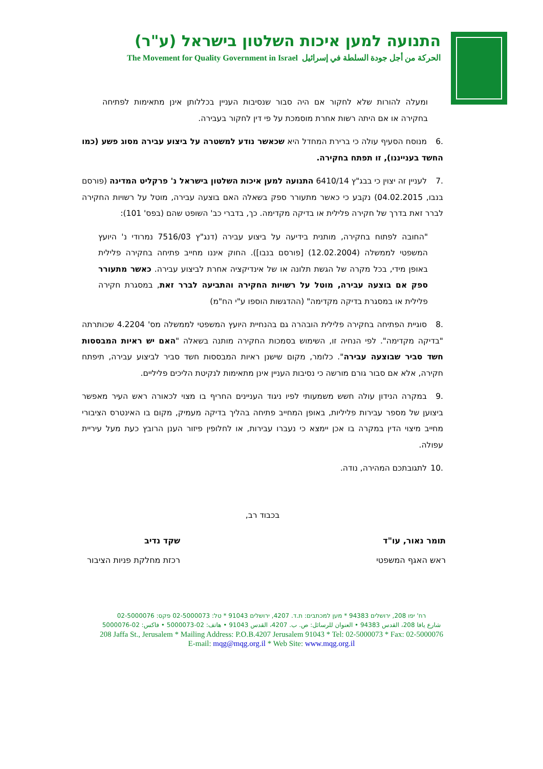התנועה למען איכות השלטון בישראל (ע"ר)
The Movement for Quality Government in Israel الحركة من أجل جودة السلطة في إسرائيل
ומעלה להורות שלא לחקור אם היה סבור שנסיבות העניין בכללותן אינן מתאימות לפתיחה בחקירה או אם היתה רשות אחרת מוסמכת על פי דין לחקור בעבירה.
.6 מנוסח הסעיף עולה כי ברירת המחדל היא שכאשר נודע למשטרה על ביצוע עבירה מסוג פשע (כמו החשד בענייננו), זו תפתח בחקירה.
.7 לעניין זה יצוין כי בבג"ץ 6410/14 התנועה למען איכות השלטון בישראל נ' פרקליט המדינה (פורסם בנבו, 04.02.2015) נקבע כי כאשר מתעורר ספק בשאלה האם בוצעה עבירה, מוטל על רשויות החקירה לברר זאת בדרך של חקירה פלילית או בדיקה מקדימה. כך, בדברי כב' השופט שהם (בפס' 101):
"החובה לפתוח בחקירה, מותנית בידיעה על ביצוע עבירה (דנג"ץ 7516/03 נמרודי נ' היועץ המשפטי לממשלה (12.02.2004) [פורסם בנבו]). החוק איננו מחייב פתיחה בחקירה פלילית באופן מידי, בכל מקרה של הגשת תלונה או של אינדיקציה אחרת לביצוע עבירה. כאשר מתעורר ספק אם בוצעה עבירה, מוטל על רשויות החקירה והתביעה לברר זאת, במסגרת חקירה פלילית או במסגרת בדיקה מקדימה" (ההדגשות הוספו ע"י הח"מ)
.8 סוגיית הפתיחה בחקירה פלילית הובהרה גם בהנחיית היועץ המשפטי לממשלה מס' 4.2204 שכותרתה "בדיקה מקדימה". לפי הנחיה זו, השימוש בסמכות החקירה מותנה בשאלה "האם יש ראיות המבססות חשד סביר שבוצעה עבירה". כלומר, מקום שישנן ראיות המבססות חשד סביר לביצוע עבירה, תיפתח חקירה, אלא אם סבור גורם מורשה כי נסיבות העניין אינן מתאימות לנקיטת הליכים פליליים.
.9 במקרה הנידון עולה חשש משמעותי לפיו ניגוד העניינים החריף בו מצוי לכאורה ראש העיר מאפשר ביצוען של מספר עבירות פליליות, באופן המחייב פתיחה בהליך בדיקה מעמיק, מקום בו האינטרס הציבורי מחייב מיצוי הדין במקרה בו אכן יימצא כי נעברו עבירות, או לחלופין פיזור הענן הרובץ כעת מעל עיריית עפולה.
.10 לתגובתכם המהירה, נודה.
בכבוד רב,
תומר נאור, עו"ד
ראש האגף המשפטי
שקד נדיב
רכזת מחלקת פניות הציבור
רח' יפו 208, ירושלים 94383 * מען למכתבים: ת.ד. 4207, ירושלים 91043 * טל: 02-5000073 פקס: 02-5000076
شارع يافا 208، القدس 94383 • العنوان للرسائل: ص. ب. 4207، القدس 91043 • هاتف: 02-5000073 • فاكس: 02-5000076
208 Jaffa St., Jerusalem * Mailing Address: P.O.B.4207 Jerusalem 91043 * Tel: 02-5000073 * Fax: 02-5000076
E-mail: mqg@mqg.org.il * Web Site: www.mqg.org.il